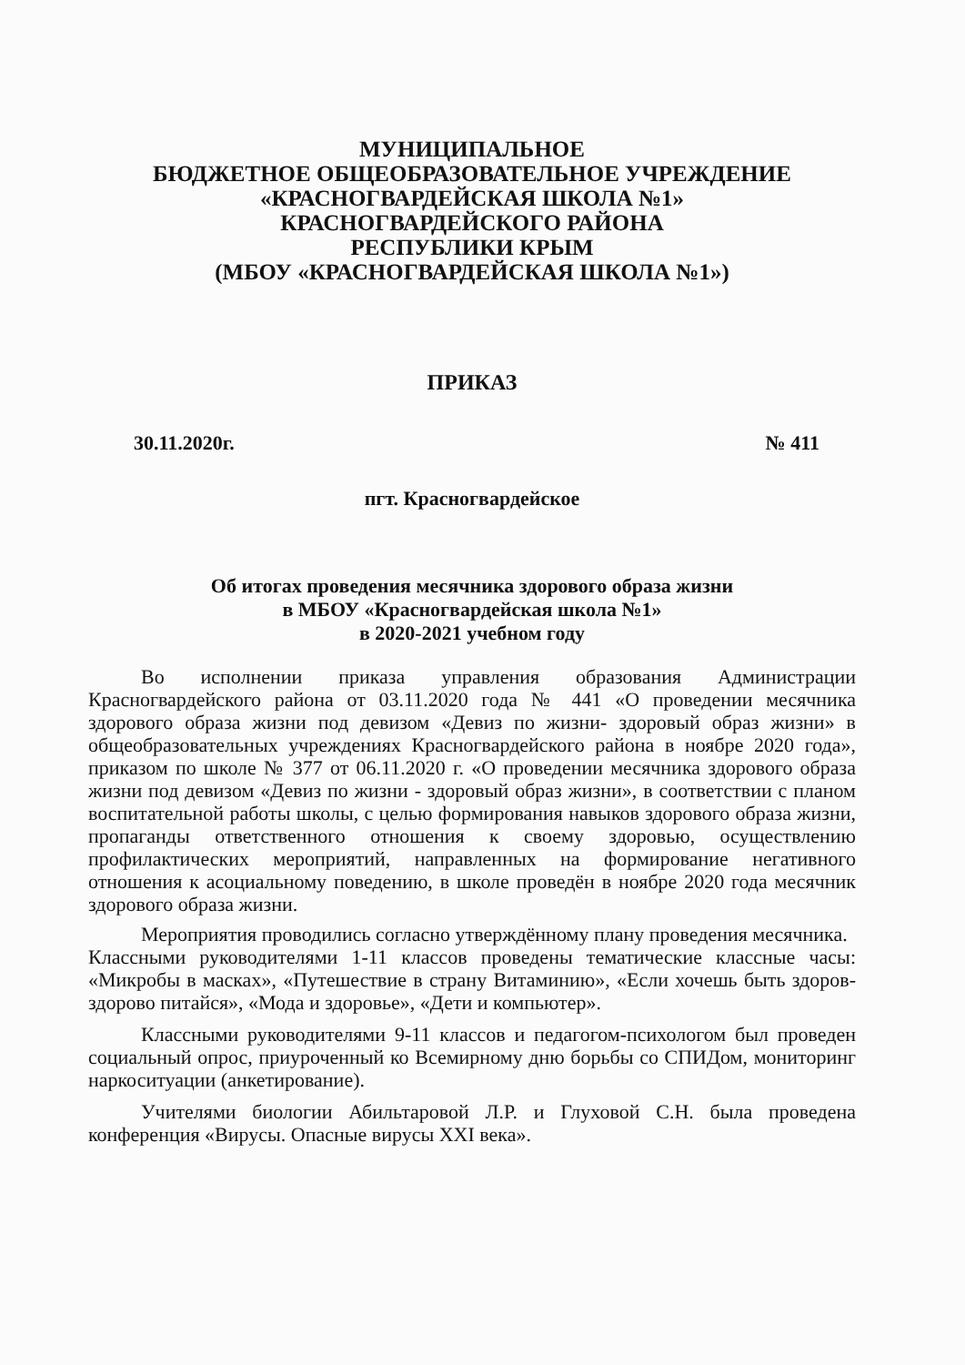МУНИЦИПАЛЬНОЕ
БЮДЖЕТНОЕ ОБЩЕОБРАЗОВАТЕЛЬНОЕ УЧРЕЖДЕНИЕ
«КРАСНОГВАРДЕЙСКАЯ ШКОЛА №1»
КРАСНОГВАРДЕЙСКОГО РАЙОНА
РЕСПУБЛИКИ КРЫМ
(МБОУ «КРАСНОГВАРДЕЙСКАЯ ШКОЛА №1»)
ПРИКАЗ
30.11.2020г. № 411
пгт. Красногвардейское
Об итогах проведения месячника здорового образа жизни
в МБОУ «Красногвардейская школа №1»
в 2020-2021 учебном году
Во исполнении приказа управления образования Администрации Красногвардейского района от 03.11.2020 года № 441 «О проведении месячника здорового образа жизни под девизом «Девиз по жизни- здоровый образ жизни» в общеобразовательных учреждениях Красногвардейского района в ноябре 2020 года», приказом по школе № 377 от 06.11.2020 г. «О проведении месячника здорового образа жизни под девизом «Девиз по жизни - здоровый образ жизни», в соответствии с планом воспитательной работы школы, с целью формирования навыков здорового образа жизни, пропаганды ответственного отношения к своему здоровью, осуществлению профилактических мероприятий, направленных на формирование негативного отношения к асоциальному поведению, в школе проведён в ноябре 2020 года месячник здорового образа жизни.
Мероприятия проводились согласно утверждённому плану проведения месячника.
Классными руководителями 1-11 классов проведены тематические классные часы: «Микробы в масках», «Путешествие в страну Витаминию», «Если хочешь быть здоров-здорово питайся», «Мода и здоровье», «Дети и компьютер».
Классными руководителями 9-11 классов и педагогом-психологом был проведен социальный опрос, приуроченный ко Всемирному дню борьбы со СПИДом, мониторинг наркоситуации (анкетирование).
Учителями биологии Абильтаровой Л.Р. и Глуховой С.Н. была проведена конференция «Вирусы. Опасные вирусы XXI века».